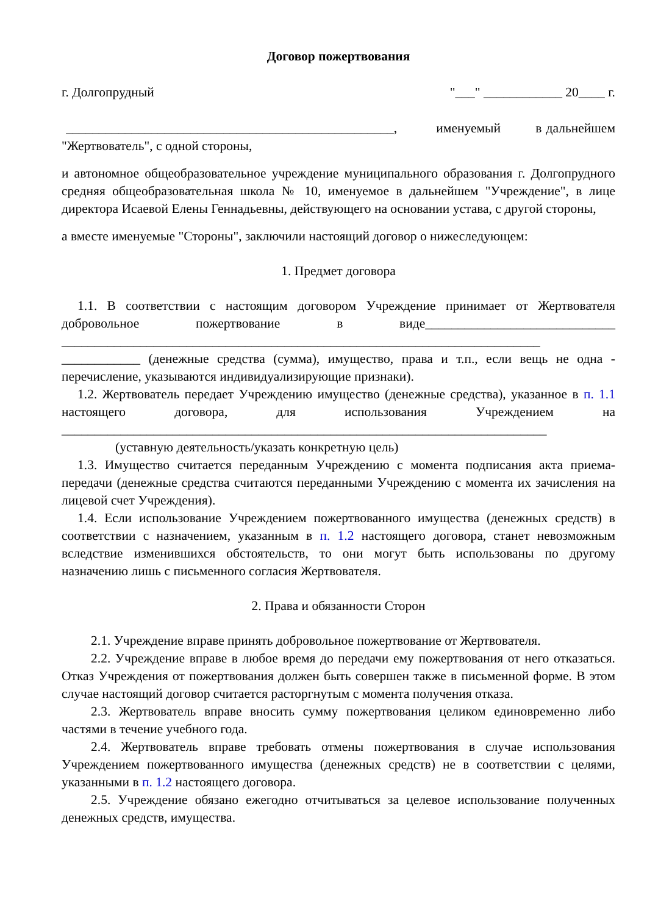Договор пожертвования
г. Долгопрудный "___" ____________ 20____ г.
__________________________________________________, именуемый в дальнейшем "Жертвователь", с одной стороны,
и автономное общеобразовательное учреждение муниципального образования г. Долгопрудного средняя общеобразовательная школа № 10, именуемое в дальнейшем "Учреждение", в лице директора Исаевой Елены Геннадьевны, действующего на основании устава, с другой стороны,
а вместе именуемые "Стороны", заключили настоящий договор о нижеследующем:
1. Предмет договора
1.1. В соответствии с настоящим договором Учреждение принимает от Жертвователя добровольное пожертвование в виде_____________________________ _________________________________________________________________________ ____________ (денежные средства (сумма), имущество, права и т.п., если вещь не одна - перечисление, указываются индивидуализирующие признаки).
1.2. Жертвователь передает Учреждению имущество (денежные средства), указанное в п. 1.1 настоящего договора, для использования Учреждением на __________________________________________________________________________
(уставную деятельность/указать конкретную цель)
1.3. Имущество считается переданным Учреждению с момента подписания акта приема-передачи (денежные средства считаются переданными Учреждению с момента их зачисления на лицевой счет Учреждения).
1.4. Если использование Учреждением пожертвованного имущества (денежных средств) в соответствии с назначением, указанным в п. 1.2 настоящего договора, станет невозможным вследствие изменившихся обстоятельств, то они могут быть использованы по другому назначению лишь с письменного согласия Жертвователя.
2. Права и обязанности Сторон
2.1. Учреждение вправе принять добровольное пожертвование от Жертвователя.
2.2. Учреждение вправе в любое время до передачи ему пожертвования от него отказаться. Отказ Учреждения от пожертвования должен быть совершен также в письменной форме. В этом случае настоящий договор считается расторгнутым с момента получения отказа.
2.3. Жертвователь вправе вносить сумму пожертвования целиком единовременно либо частями в течение учебного года.
2.4. Жертвователь вправе требовать отмены пожертвования в случае использования Учреждением пожертвованного имущества (денежных средств) не в соответствии с целями, указанными в п. 1.2 настоящего договора.
2.5. Учреждение обязано ежегодно отчитываться за целевое использование полученных денежных средств, имущества.